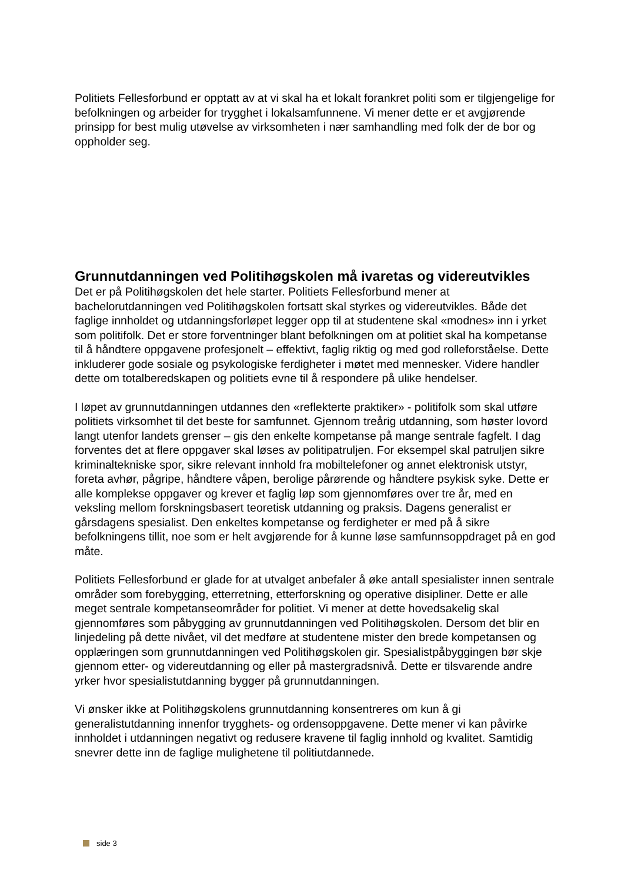Politiets Fellesforbund er opptatt av at vi skal ha et lokalt forankret politi som er tilgjengelige for befolkningen og arbeider for trygghet i lokalsamfunnene. Vi mener dette er et avgjørende prinsipp for best mulig utøvelse av virksomheten i nær samhandling med folk der de bor og oppholder seg.
Grunnutdanningen ved Politihøgskolen må ivaretas og videreutvikles
Det er på Politihøgskolen det hele starter. Politiets Fellesforbund mener at bachelorutdanningen ved Politihøgskolen fortsatt skal styrkes og videreutvikles. Både det faglige innholdet og utdanningsforløpet legger opp til at studentene skal «modnes» inn i yrket som politifolk. Det er store forventninger blant befolkningen om at politiet skal ha kompetanse til å håndtere oppgavene profesjonelt – effektivt, faglig riktig og med god rolleforståelse. Dette inkluderer gode sosiale og psykologiske ferdigheter i møtet med mennesker. Videre handler dette om totalberedskapen og politiets evne til å respondere på ulike hendelser.
I løpet av grunnutdanningen utdannes den «reflekterte praktiker» - politifolk som skal utføre politiets virksomhet til det beste for samfunnet. Gjennom treårig utdanning, som høster lovord langt utenfor landets grenser – gis den enkelte kompetanse på mange sentrale fagfelt. I dag forventes det at flere oppgaver skal løses av politipatruljen. For eksempel skal patruljen sikre kriminaltekniske spor, sikre relevant innhold fra mobiltelefoner og annet elektronisk utstyr, foreta avhør, pågripe, håndtere våpen, berolige pårørende og håndtere psykisk syke. Dette er alle komplekse oppgaver og krever et faglig løp som gjennomføres over tre år, med en veksling mellom forskningsbasert teoretisk utdanning og praksis. Dagens generalist er gårsdagens spesialist. Den enkeltes kompetanse og ferdigheter er med på å sikre befolkningens tillit, noe som er helt avgjørende for å kunne løse samfunnsoppdraget på en god måte.
Politiets Fellesforbund er glade for at utvalget anbefaler å øke antall spesialister innen sentrale områder som forebygging, etterretning, etterforskning og operative disipliner. Dette er alle meget sentrale kompetanseområder for politiet. Vi mener at dette hovedsakelig skal gjennomføres som påbygging av grunnutdanningen ved Politihøgskolen. Dersom det blir en linjedeling på dette nivået, vil det medføre at studentene mister den brede kompetansen og opplæringen som grunnutdanningen ved Politihøgskolen gir. Spesialistpåbyggingen bør skje gjennom etter- og videreutdanning og eller på mastergradsnivå. Dette er tilsvarende andre yrker hvor spesialistutdanning bygger på grunnutdanningen.
Vi ønsker ikke at Politihøgskolens grunnutdanning konsentreres om kun å gi generalistutdanning innenfor trygghets- og ordensoppgavene. Dette mener vi kan påvirke innholdet i utdanningen negativt og redusere kravene til faglig innhold og kvalitet. Samtidig snevrer dette inn de faglige mulighetene til politiutdannede.
side 3